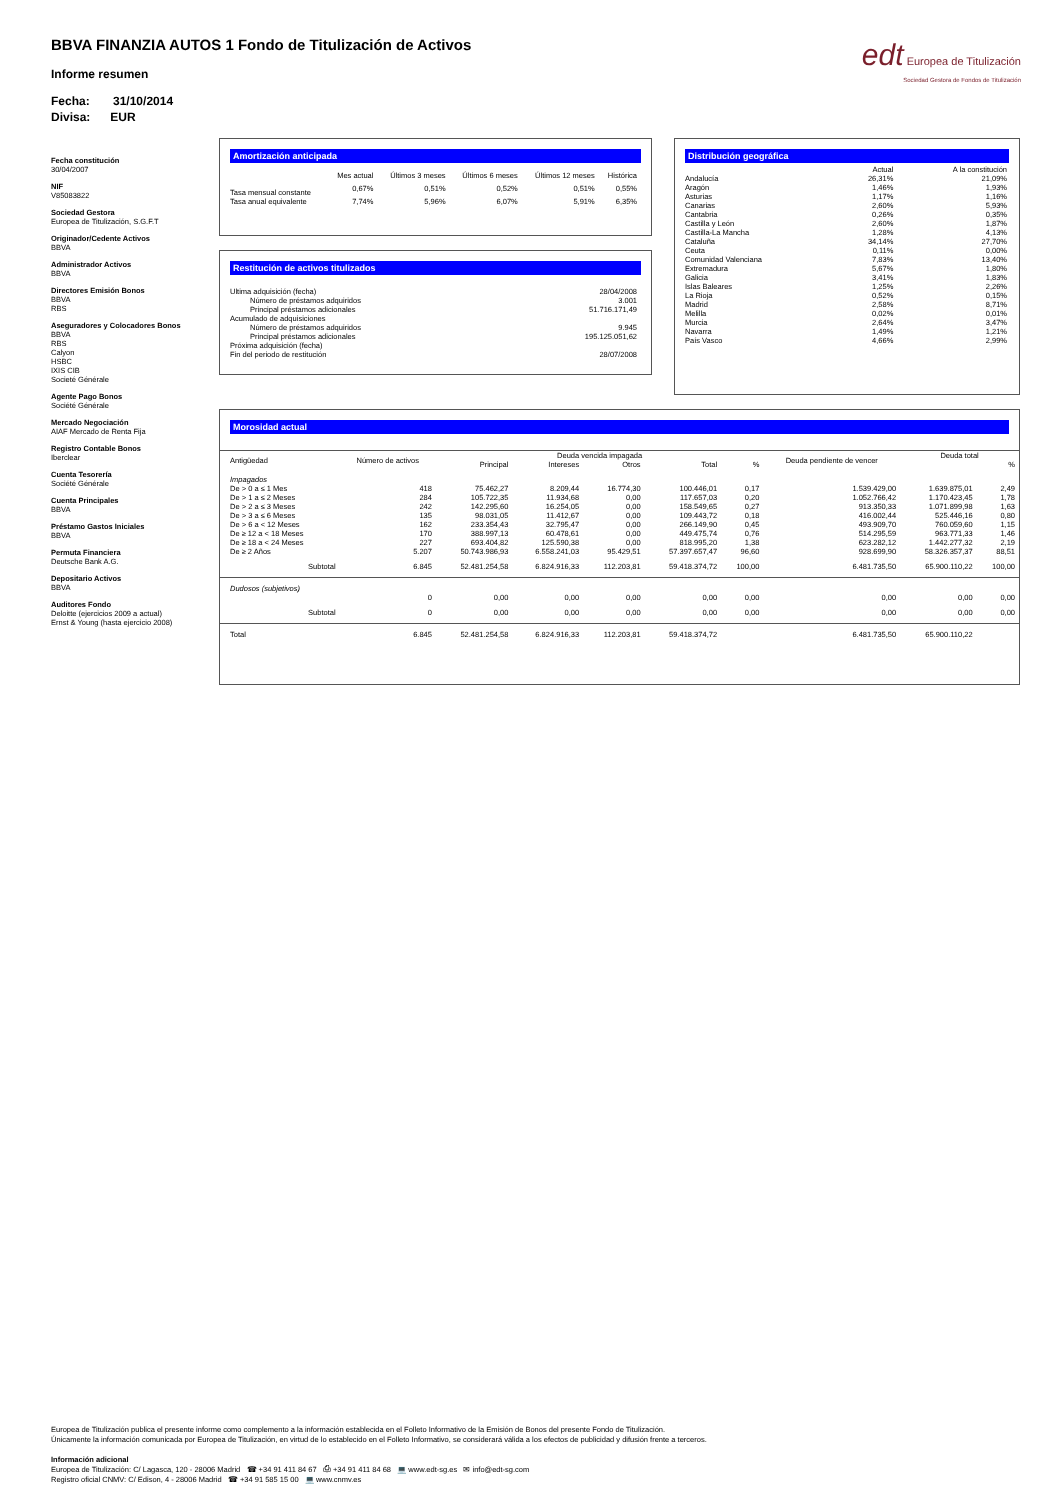BBVA FINANZIA AUTOS 1 Fondo de Titulización de Activos
Informe resumen
Fecha: 31/10/2014
Divisa: EUR
edt Europea de Titulización
Sociedad Gestora de Fondos de Titulización
Fecha constitución
30/04/2007
NIF
V85083822
Sociedad Gestora
Europea de Titulización, S.G.F.T
Originador/Cedente Activos
BBVA
Administrador Activos
BBVA
Directores Emisión Bonos
BBVA
RBS
Aseguradores y Colocadores Bonos
BBVA
RBS
Calyon
HSBC
IXIS CIB
Societé Générale
Agente Pago Bonos
Société Générale
Mercado Negociación
AIAF Mercado de Renta Fija
Registro Contable Bonos
Iberclear
Cuenta Tesorería
Société Générale
Cuenta Principales
BBVA
Préstamo Gastos Iniciales
BBVA
Permuta Financiera
Deutsche Bank A.G.
Depositario Activos
BBVA
Auditores Fondo
Deloitte (ejercicios 2009 a actual)
Ernst & Young (hasta ejercicio 2008)
Amortización anticipada
| | Mes actual | Últimos 3 meses | Últimos 6 meses | Últimos 12 meses | Histórica |
| --- | --- | --- | --- | --- | --- |
| Tasa mensual constante | 0,67% | 0,51% | 0,52% | 0,51% | 0,55% |
| Tasa anual equivalente | 7,74% | 5,96% | 6,07% | 5,91% | 6,35% |
Restitución de activos titulizados
| Ultima adquisición (fecha) | 28/04/2008 |
| Número de préstamos adquiridos | 3.001 |
| Principal préstamos adicionales | 51.716.171,49 |
| Acumulado de adquisiciones | |
| Número de préstamos adquiridos | 9.945 |
| Principal préstamos adicionales | 195.125.051,62 |
| Próxima adquisición (fecha) | |
| Fin del periodo de restitución | 28/07/2008 |
Distribución geográfica
| | Actual | A la constitución |
| --- | --- | --- |
| Andalucía | 26,31% | 21,09% |
| Aragón | 1,46% | 1,93% |
| Asturias | 1,17% | 1,16% |
| Canarias | 2,60% | 5,93% |
| Cantabria | 0,26% | 0,35% |
| Castilla y León | 2,60% | 1,87% |
| Castilla-La Mancha | 1,28% | 4,13% |
| Cataluña | 34,14% | 27,70% |
| Ceuta | 0,11% | 0,00% |
| Comunidad Valenciana | 7,83% | 13,40% |
| Extremadura | 5,67% | 1,80% |
| Galicia | 3,41% | 1,83% |
| Islas Baleares | 1,25% | 2,26% |
| La Rioja | 0,52% | 0,15% |
| Madrid | 2,58% | 8,71% |
| Melilla | 0,02% | 0,01% |
| Murcia | 2,64% | 3,47% |
| Navarra | 1,49% | 1,21% |
| País Vasco | 4,66% | 2,99% |
Morosidad actual
| Antigüedad | Número de activos | Deuda vencida impagada | | | | | Deuda pendiente de vencer | Deuda total | |
| --- | --- | --- | --- | --- | --- | --- | --- | --- | --- |
| | | Principal | Intereses | Otros | Total | % | | | % |
| Impagados | | | | | | | | | |
| De > 0 a ≤ 1 Mes | 418 | 75.462,27 | 8.209,44 | 16.774,30 | 100.446,01 | 0,17 | 1.539.429,00 | 1.639.875,01 | 2,49 |
| De > 1 a ≤ 2 Meses | 284 | 105.722,35 | 11.934,68 | 0,00 | 117.657,03 | 0,20 | 1.052.766,42 | 1.170.423,45 | 1,78 |
| De > 2 a ≤ 3 Meses | 242 | 142.295,60 | 16.254,05 | 0,00 | 158.549,65 | 0,27 | 913.350,33 | 1.071.899,98 | 1,63 |
| De > 3 a ≤ 6 Meses | 135 | 98.031,05 | 11.412,67 | 0,00 | 109.443,72 | 0,18 | 416.002,44 | 525.446,16 | 0,80 |
| De > 6 a < 12 Meses | 162 | 233.354,43 | 32.795,47 | 0,00 | 266.149,90 | 0,45 | 493.909,70 | 760.059,60 | 1,15 |
| De ≥ 12 a < 18 Meses | 170 | 388.997,13 | 60.478,61 | 0,00 | 449.475,74 | 0,76 | 514.295,59 | 963.771,33 | 1,46 |
| De ≥ 18 a < 24 Meses | 227 | 693.404,82 | 125.590,38 | 0,00 | 818.995,20 | 1,38 | 623.282,12 | 1.442.277,32 | 2,19 |
| De ≥ 2 Años | 5.207 | 50.743.986,93 | 6.558.241,03 | 95.429,51 | 57.397.657,47 | 96,60 | 928.699,90 | 58.326.357,37 | 88,51 |
| Subtotal | 6.845 | 52.481.254,58 | 6.824.916,33 | 112.203,81 | 59.418.374,72 | 100,00 | 6.481.735,50 | 65.900.110,22 | 100,00 |
| Dudosos (subjetivos) | | | | | | | | | |
| | 0 | 0,00 | 0,00 | 0,00 | 0,00 | 0,00 | 0,00 | 0,00 | 0,00 |
| Subtotal | 0 | 0,00 | 0,00 | 0,00 | 0,00 | 0,00 | 0,00 | 0,00 | 0,00 |
| Total | 6.845 | 52.481.254,58 | 6.824.916,33 | 112.203,81 | 59.418.374,72 | | 6.481.735,50 | 65.900.110,22 | |
Europea de Titulización publica el presente informe como complemento a la información establecida en el Folleto Informativo de la Emisión de Bonos del presente Fondo de Titulización.
Únicamente la información comunicada por Europea de Titulización, en virtud de lo establecido en el Folleto Informativo, se considerará válida a los efectos de publicidad y difusión frente a terceros.
Información adicional
Europea de Titulización: C/ Lagasca, 120 - 28006 Madrid ☎ +34 91 411 84 67 ⎙ +34 91 411 84 68 💻 www.edt-sg.es ✉ info@edt-sg.com
Registro oficial CNMV: C/ Edison, 4 - 28006 Madrid ☎ +34 91 585 15 00 💻 www.cnmv.es